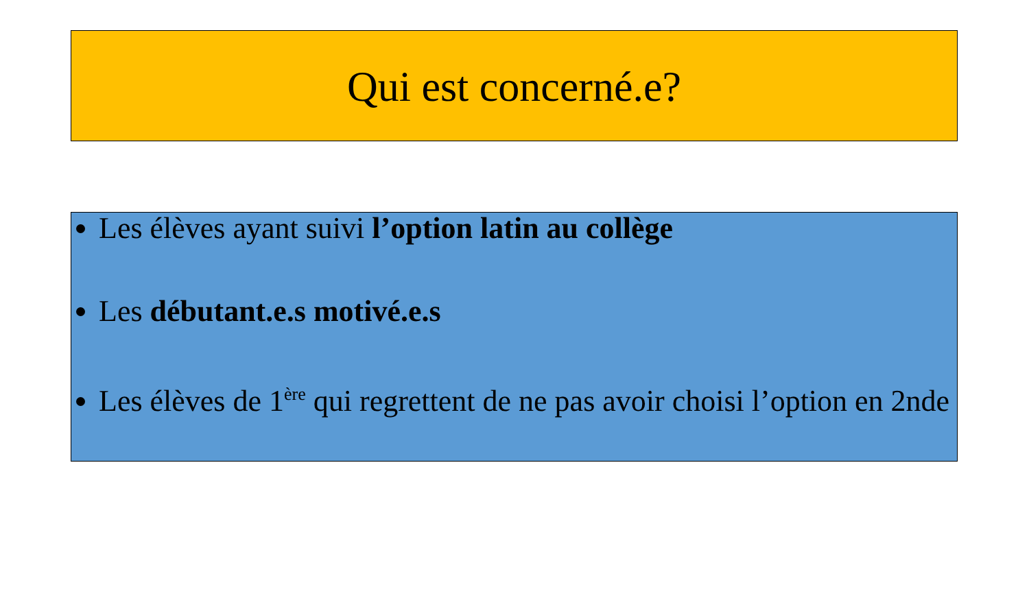Qui est concerné.e?
Les élèves ayant suivi l’option latin au collège
Les débutant.e.s motivé.e.s
Les élèves de 1<sup>ère</sup> qui regrettent de ne pas avoir choisi l’option en 2nde